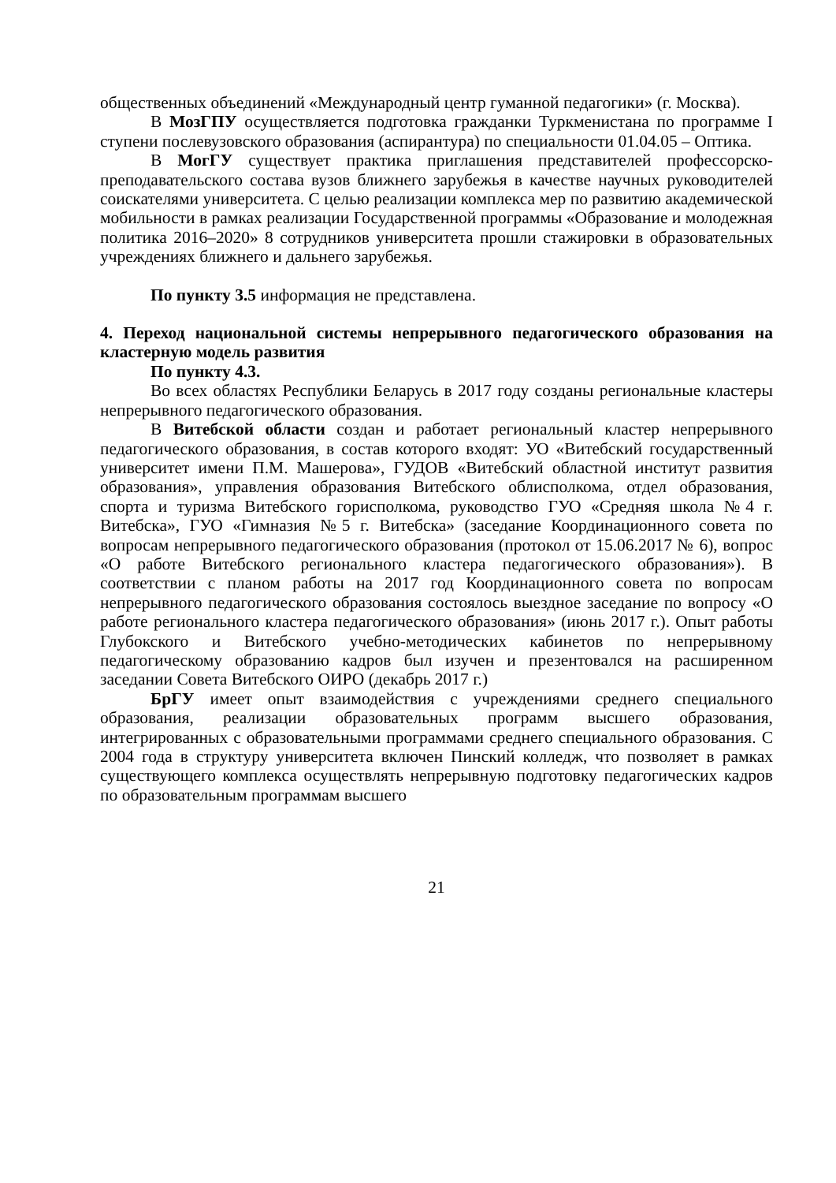общественных объединений «Международный центр гуманной педагогики» (г. Москва).
В МозГПУ осуществляется подготовка гражданки Туркменистана по программе I ступени послевузовского образования (аспирантура) по специальности 01.04.05 – Оптика.
В МогГУ существует практика приглашения представителей профессорско-преподавательского состава вузов ближнего зарубежья в качестве научных руководителей соискателями университета. С целью реализации комплекса мер по развитию академической мобильности в рамках реализации Государственной программы «Образование и молодежная политика 2016–2020» 8 сотрудников университета прошли стажировки в образовательных учреждениях ближнего и дальнего зарубежья.
По пункту 3.5 информация не представлена.
4. Переход национальной системы непрерывного педагогического образования на кластерную модель развития
По пункту 4.3.
Во всех областях Республики Беларусь в 2017 году созданы региональные кластеры непрерывного педагогического образования.
В Витебской области создан и работает региональный кластер непрерывного педагогического образования, в состав которого входят: УО «Витебский государственный университет имени П.М. Машерова», ГУДОВ «Витебский областной институт развития образования», управления образования Витебского облисполкома, отдел образования, спорта и туризма Витебского горисполкома, руководство ГУО «Средняя школа №4 г. Витебска», ГУО «Гимназия №5 г. Витебска» (заседание Координационного совета по вопросам непрерывного педагогического образования (протокол от 15.06.2017 № 6), вопрос «О работе Витебского регионального кластера педагогического образования»). В соответствии с планом работы на 2017 год Координационного совета по вопросам непрерывного педагогического образования состоялось выездное заседание по вопросу «О работе регионального кластера педагогического образования» (июнь 2017 г.). Опыт работы Глубокского и Витебского учебно-методических кабинетов по непрерывному педагогическому образованию кадров был изучен и презентовался на расширенном заседании Совета Витебского ОИРО (декабрь 2017 г.)
БрГУ имеет опыт взаимодействия с учреждениями среднего специального образования, реализации образовательных программ высшего образования, интегрированных с образовательными программами среднего специального образования. С 2004 года в структуру университета включен Пинский колледж, что позволяет в рамках существующего комплекса осуществлять непрерывную подготовку педагогических кадров по образовательным программам высшего
21